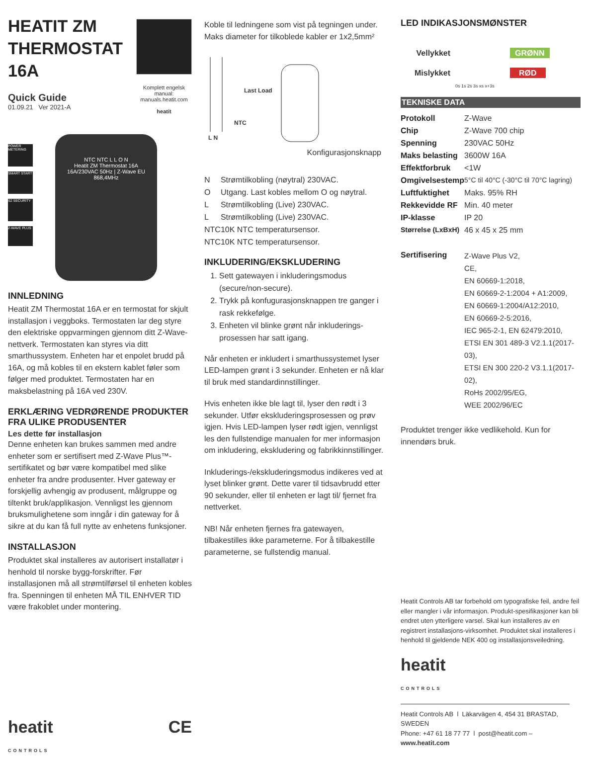HEATIT ZM THERMOSTAT 16A
Quick Guide
01.09.21 Ver 2021-A
Komplett engelsk manual:
manuals.heatit.com
heatit
POWER METERING
SMART START
S2 SECURITY
Z-WAVE PLUS
NTC NTC L L O N
Heatit ZM Thermostat 16A
16A/230VAC 50Hz | Z-Wave EU 868,4MHz
INNLEDNING
Heatit ZM Thermostat 16A er en termostat for skjult installasjon i veggboks. Termostaten lar deg styre den elektriske oppvarmingen gjennom ditt Z-Wave-nettverk. Termostaten kan styres via ditt smarthussystem. Enheten har et enpolet brudd på 16A, og må kobles til en ekstern kablet føler som følger med produktet. Termostaten har en maksbelastning på 16A ved 230V.
ERKLÆRING VEDRØRENDE PRODUKTER FRA ULIKE PRODUSENTER
Les dette før installasjon
Denne enheten kan brukes sammen med andre enheter som er sertifisert med Z-Wave Plus™-sertifikatet og bør være kompatibel med slike enheter fra andre produsenter. Hver gateway er forskjellig avhengig av produsent, målgruppe og tiltenkt bruk/applikasjon. Vennligst les gjennom bruksmulighetene som inngår i din gateway for å sikre at du kan få full nytte av enhetens funksjoner.
INSTALLASJON
Produktet skal installeres av autorisert installatør i henhold til norske bygg-forskrifter. Før installasjonen må all strømtilførsel til enheten kobles fra. Spenningen til enheten MÅ TIL ENHVER TID være frakoblet under montering.
heatit
CONTROLS CE
Koble til ledningene som vist på tegningen under. Maks diameter for tilkoblede kabler er 1x2,5mm²
Last Load
NTC
L N
Konfigurasjonsknapp
| N | Strømtilkobling (nøytral) 230VAC. |
| O | Utgang. Last kobles mellom O og nøytral. |
| L | Strømtilkobling (Live) 230VAC. |
| L | Strømtilkobling (Live) 230VAC. |
| NTC | 10K NTC temperatursensor. |
| NTC | 10K NTC temperatursensor. |
INKLUDERING/EKSKLUDERING
1. Sett gatewayen i inkluderingsmodus (secure/non-secure).
2. Trykk på konfugurasjonsknappen tre ganger i rask rekkefølge.
3. Enheten vil blinke grønt når inkluderings-prosessen har satt igang.
Når enheten er inkludert i smarthussystemet lyser LED-lampen grønt i 3 sekunder. Enheten er nå klar til bruk med standardinnstillinger.
Hvis enheten ikke ble lagt til, lyser den rødt i 3 sekunder. Utfør ekskluderingsprosessen og prøv igjen. Hvis LED-lampen lyser rødt igjen, vennligst les den fullstendige manualen for mer informasjon om inkludering, ekskludering og fabrikkinnstillinger.
Inkluderings-/ekskluderingsmodus indikeres ved at lyset blinker grønt. Dette varer til tidsavbrudd etter 90 sekunder, eller til enheten er lagt til/ fjernet fra nettverket.
NB! Når enheten fjernes fra gatewayen, tilbakestilles ikke parameterne. For å tilbakestille parameterne, se fullstendig manual.
LED INDIKASJONSMØNSTER
Vellykket
Mislykket
GRØNN
RØD
0s 1s 2s 3s xs x+3s
TEKNISKE DATA
| Protokoll | Z-Wave |
| Chip | Z-Wave 700 chip |
| Spenning | 230VAC 50Hz |
| Maks belasting | 3600W 16A |
| Effektforbruk | <1W |
| Omgivelsestemp | 5°C til 40°C (-30°C til 70°C lagring) |
| Luftfuktighet | Maks. 95% RH |
| Rekkevidde RF | Min. 40 meter |
| IP-klasse | IP 20 |
| Størrelse (LxBxH) | 46 x 45 x 25 mm |
| Sertifisering | Z-Wave Plus V2, CE, EN 60669-1:2018, EN 60669-2-1:2004 + A1:2009, EN 60669-1:2004/A12:2010, EN 60669-2-5:2016, IEC 965-2-1, EN 62479:2010, ETSI EN 301 489-3 V2.1.1(2017-03), ETSI EN 300 220-2 V3.1.1(2017-02), RoHs 2002/95/EG, WEE 2002/96/EC |
Produktet trenger ikke vedlikehold. Kun for innendørs bruk.
Heatit Controls AB tar forbehold om typografiske feil, andre feil eller mangler i vår informasjon. Produkt-spesifikasjoner kan bli endret uten ytterligere varsel. Skal kun installeres av en registrert installasjons-virksomhet. Produktet skal installeres i henhold til gjeldende NEK 400 og installasjonsveiledning.
heatit
CONTROLS
Heatit Controls AB l Läkarvägen 4, 454 31 BRASTAD, SWEDEN
Phone: +47 61 18 77 77 l post@heatit.com – www.heatit.com